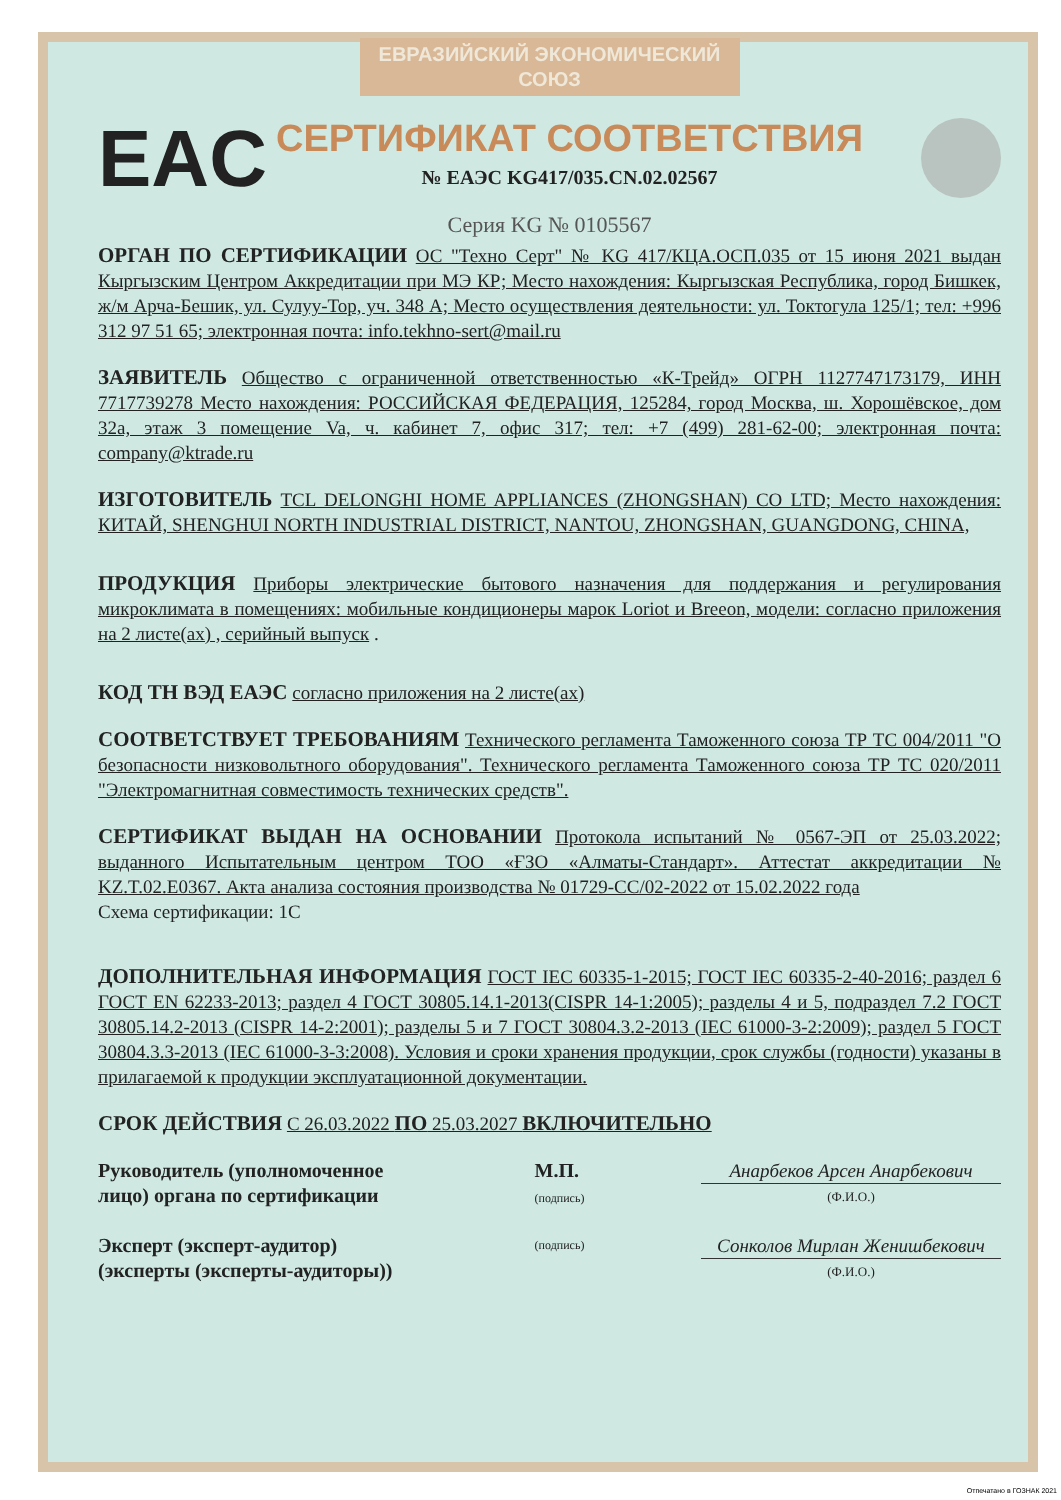ЕВРАЗИЙСКИЙ ЭКОНОМИЧЕСКИЙ СОЮЗ
EAC
СЕРТИФИКАТ СООТВЕТСТВИЯ
№ ЕАЭС KG417/035.CN.02.02567
Серия KG № 0105567
ОРГАН ПО СЕРТИФИКАЦИИ ОС "Техно Серт" № KG 417/КЦА.ОСП.035 от 15 июня 2021 выдан Кыргызским Центром Аккредитации при МЭ КР; Место нахождения: Кыргызская Республика, город Бишкек, ж/м Арча-Бешик, ул. Сулуу-Тор, уч. 348 А; Место осуществления деятельности: ул. Токтогула 125/1; тел: +996 312 97 51 65; электронная почта: info.tekhno-sert@mail.ru
ЗАЯВИТЕЛЬ Общество с ограниченной ответственностью «К-Трейд» ОГРН 1127747173179, ИНН 7717739278 Место нахождения: РОССИЙСКАЯ ФЕДЕРАЦИЯ, 125284, город Москва, ш. Хорошёвское, дом 32а, этаж 3 помещение Va, ч. кабинет 7, офис 317; тел: +7 (499) 281-62-00; электронная почта: company@ktrade.ru
ИЗГОТОВИТЕЛЬ TCL DELONGHI HOME APPLIANCES (ZHONGSHAN) CO LTD; Место нахождения: КИТАЙ, SHENGHUI NORTH INDUSTRIAL DISTRICT, NANTOU, ZHONGSHAN, GUANGDONG, CHINA,
ПРОДУКЦИЯ Приборы электрические бытового назначения для поддержания и регулирования микроклимата в помещениях: мобильные кондиционеры марок Loriot и Breeon, модели: согласно приложения на 2 листе(ах) , серийный выпуск .
КОД ТН ВЭД ЕАЭС согласно приложения на 2 листе(ах)
СООТВЕТСТВУЕТ ТРЕБОВАНИЯМ Технического регламента Таможенного союза ТР ТС 004/2011 "О безопасности низковольтного оборудования". Технического регламента Таможенного союза ТР ТС 020/2011 "Электромагнитная совместимость технических средств".
СЕРТИФИКАТ ВЫДАН НА ОСНОВАНИИ Протокола испытаний № 0567-ЭП от 25.03.2022; выданного Испытательным центром ТОО «ҒЗО «Алматы-Стандарт». Аттестат аккредитации № KZ.T.02.E0367. Акта анализа состояния производства № 01729-СС/02-2022 от 15.02.2022 года
Схема сертификации: 1С
ДОПОЛНИТЕЛЬНАЯ ИНФОРМАЦИЯ ГОСТ IEC 60335-1-2015; ГОСТ IEC 60335-2-40-2016; раздел 6 ГОСТ EN 62233-2013; раздел 4 ГОСТ 30805.14.1-2013(CISPR 14-1:2005); разделы 4 и 5, подраздел 7.2 ГОСТ 30805.14.2-2013 (CISPR 14-2:2001); разделы 5 и 7 ГОСТ 30804.3.2-2013 (IEC 61000-3-2:2009); раздел 5 ГОСТ 30804.3.3-2013 (IEC 61000-3-3:2008). Условия и сроки хранения продукции, срок службы (годности) указаны в прилагаемой к продукции эксплуатационной документации.
СРОК ДЕЙСТВИЯ С 26.03.2022 ПО 25.03.2027 ВКЛЮЧИТЕЛЬНО
Руководитель (уполномоченное лицо) органа по сертификации
М.П.
(подпись)
Анарбеков Арсен Анарбекович
(Ф.И.О.)
Эксперт (эксперт-аудитор) (эксперты (эксперты-аудиторы))
(подпись)
Сонколов Мирлан Женишбекович
(Ф.И.О.)
Отпечатано в ГОЗНАК 2021